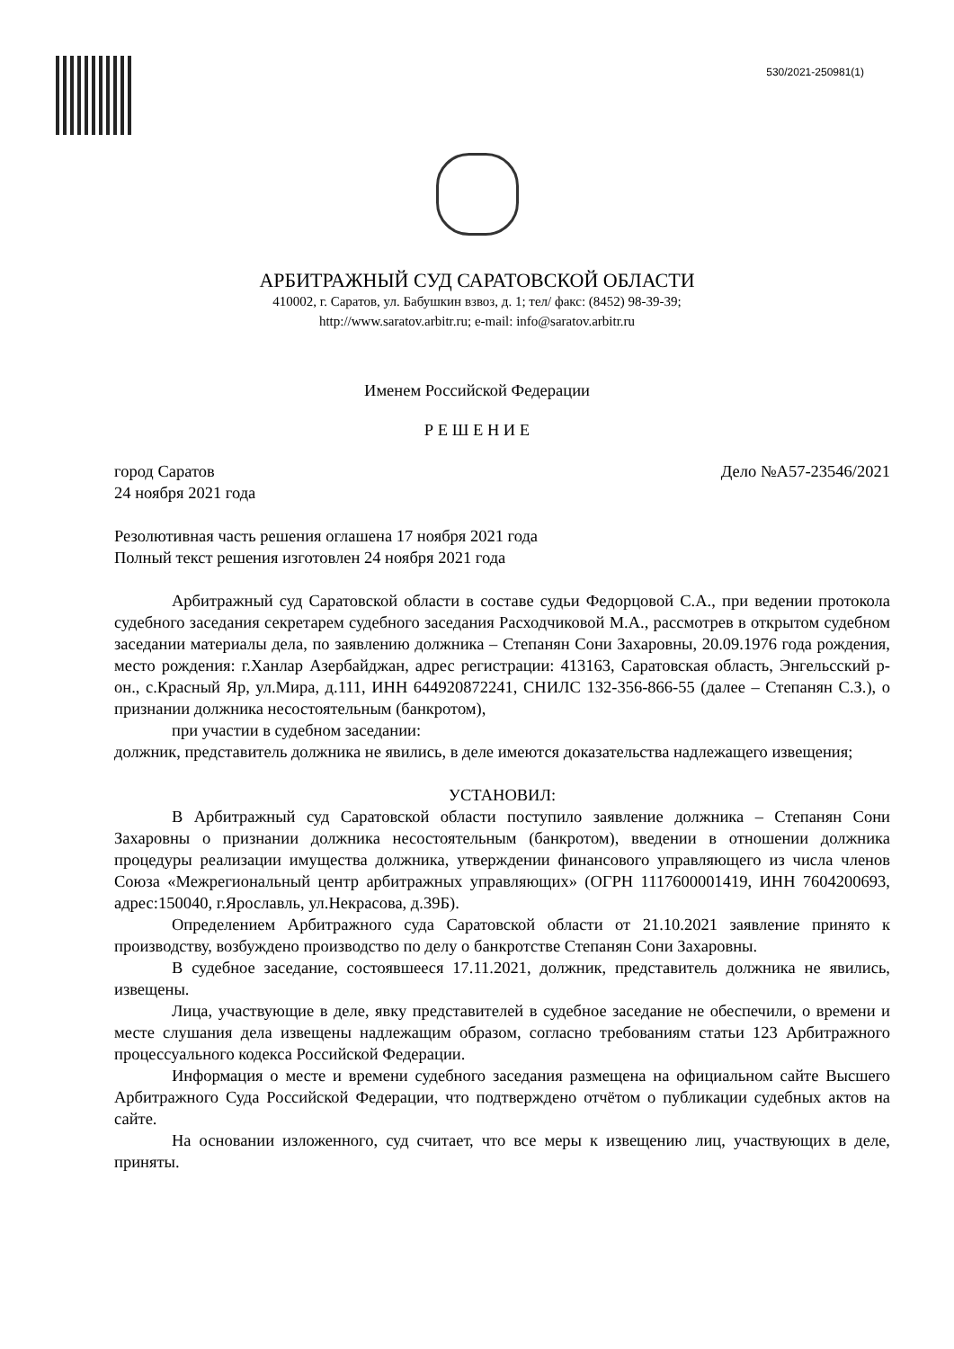530/2021-250981(1)
АРБИТРАЖНЫЙ СУД САРАТОВСКОЙ ОБЛАСТИ
410002, г. Саратов, ул. Бабушкин взвоз, д. 1; тел/ факс: (8452) 98-39-39;
http://www.saratov.arbitr.ru; e-mail: info@saratov.arbitr.ru
Именем Российской Федерации
Р Е Ш Е Н И Е
город Саратов Дело №А57-23546/2021
24 ноября 2021 года
Резолютивная часть решения оглашена 17 ноября 2021 года
Полный текст решения изготовлен 24 ноября 2021 года
Арбитражный суд Саратовской области в составе судьи Федорцовой С.А., при ведении протокола судебного заседания секретарем судебного заседания Расходчиковой М.А., рассмотрев в открытом судебном заседании материалы дела, по заявлению должника – Степанян Сони Захаровны, 20.09.1976 года рождения, место рождения: г.Ханлар Азербайджан, адрес регистрации: 413163, Саратовская область, Энгельсский р-он., с.Красный Яр, ул.Мира, д.111, ИНН 644920872241, СНИЛС 132-356-866-55 (далее – Степанян С.З.), о признании должника несостоятельным (банкротом),
при участии в судебном заседании:
должник, представитель должника не явились, в деле имеются доказательства надлежащего извещения;
УСТАНОВИЛ:
В Арбитражный суд Саратовской области поступило заявление должника – Степанян Сони Захаровны о признании должника несостоятельным (банкротом), введении в отношении должника процедуры реализации имущества должника, утверждении финансового управляющего из числа членов Союза «Межрегиональный центр арбитражных управляющих» (ОГРН 1117600001419, ИНН 7604200693, адрес:150040, г.Ярославль, ул.Некрасова, д.39Б).
Определением Арбитражного суда Саратовской области от 21.10.2021 заявление принято к производству, возбуждено производство по делу о банкротстве Степанян Сони Захаровны.
В судебное заседание, состоявшееся 17.11.2021, должник, представитель должника не явились, извещены.
Лица, участвующие в деле, явку представителей в судебное заседание не обеспечили, о времени и месте слушания дела извещены надлежащим образом, согласно требованиям статьи 123 Арбитражного процессуального кодекса Российской Федерации.
Информация о месте и времени судебного заседания размещена на официальном сайте Высшего Арбитражного Суда Российской Федерации, что подтверждено отчётом о публикации судебных актов на сайте.
На основании изложенного, суд считает, что все меры к извещению лиц, участвующих в деле, приняты.